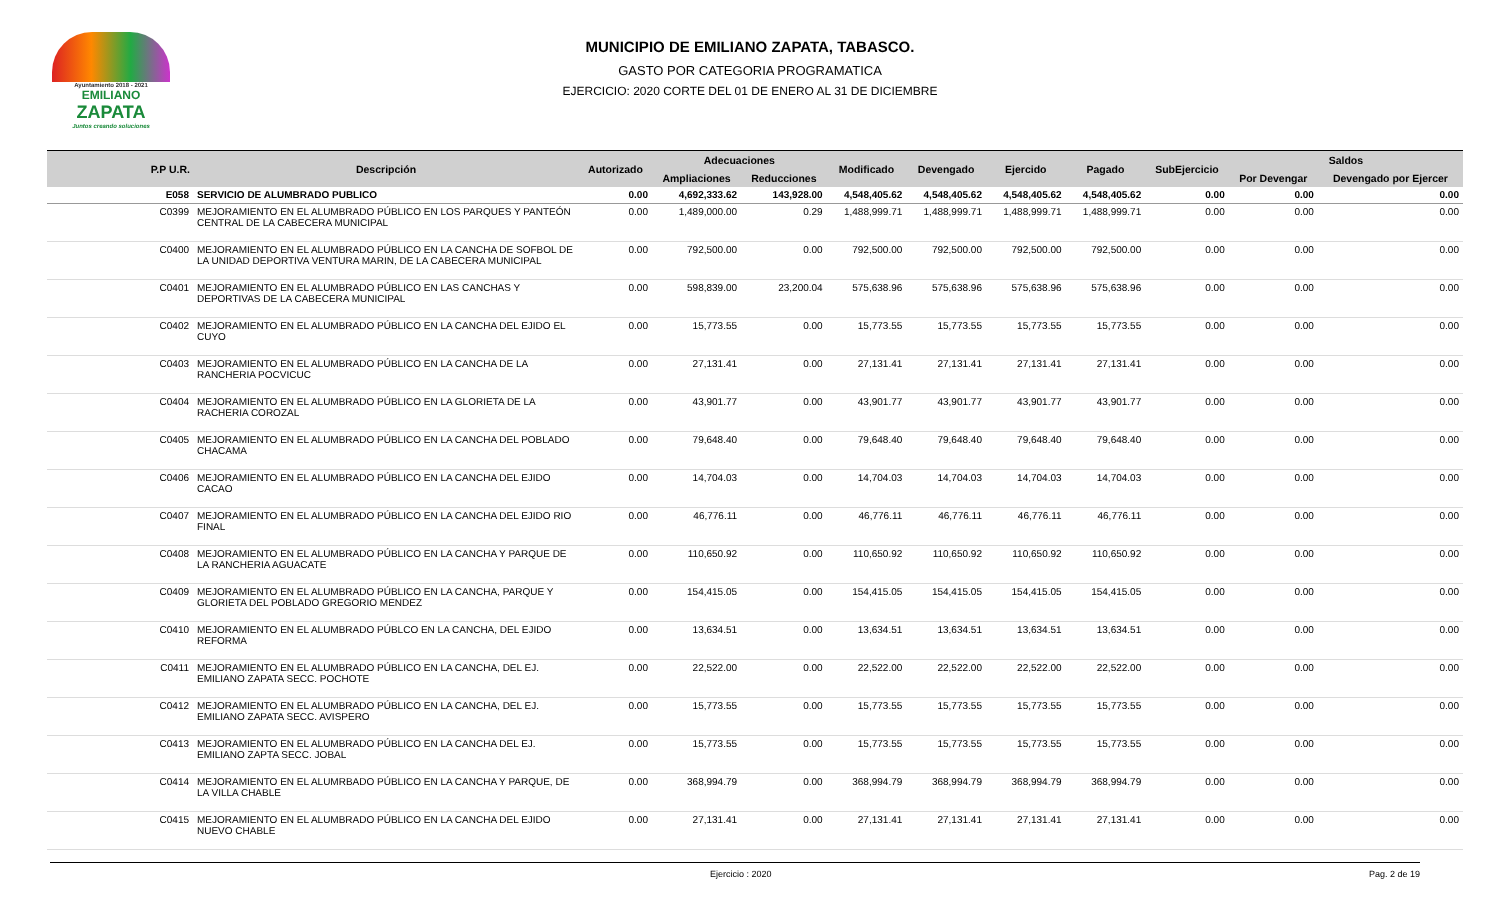Ayuntamiento 2018 - 2021
EMILIANO
ZAPATA
Juntos creando soluciones
MUNICIPIO DE EMILIANO ZAPATA, TABASCO.
GASTO POR CATEGORIA PROGRAMATICA
EJERCICIO: 2020 CORTE DEL 01 DE ENERO AL 31 DE DICIEMBRE
| P.P U.R. | Descripción | Autorizado | Adecuaciones | | Modificado | Devengado | Ejercido | Pagado | SubEjercicio | Saldos | |
| --- | --- | --- | --- | --- | --- | --- | --- | --- | --- | --- | --- |
| | | | Ampliaciones | Reducciones | | | | | | Por Devengar | Devengado por Ejercer |
| E058 | SERVICIO DE ALUMBRADO PUBLICO | 0.00 | 4,692,333.62 | 143,928.00 | 4,548,405.62 | 4,548,405.62 | 4,548,405.62 | 4,548,405.62 | 0.00 | 0.00 | 0.00 |
| C0399 | MEJORAMIENTO EN EL ALUMBRADO PÚBLICO EN LOS PARQUES Y PANTEÓN CENTRAL DE LA CABECERA MUNICIPAL | 0.00 | 1,489,000.00 | 0.29 | 1,488,999.71 | 1,488,999.71 | 1,488,999.71 | 1,488,999.71 | 0.00 | 0.00 | 0.00 |
| C0400 | MEJORAMIENTO EN EL ALUMBRADO PÚBLICO EN LA CANCHA DE SOFBOL DE LA UNIDAD DEPORTIVA VENTURA MARIN, DE LA CABECERA MUNICIPAL | 0.00 | 792,500.00 | 0.00 | 792,500.00 | 792,500.00 | 792,500.00 | 792,500.00 | 0.00 | 0.00 | 0.00 |
| C0401 | MEJORAMIENTO EN EL ALUMBRADO PÚBLICO EN LAS CANCHAS Y DEPORTIVAS DE LA CABECERA MUNICIPAL | 0.00 | 598,839.00 | 23,200.04 | 575,638.96 | 575,638.96 | 575,638.96 | 575,638.96 | 0.00 | 0.00 | 0.00 |
| C0402 | MEJORAMIENTO EN EL ALUMBRADO PÚBLICO EN LA CANCHA DEL EJIDO EL CUYO | 0.00 | 15,773.55 | 0.00 | 15,773.55 | 15,773.55 | 15,773.55 | 15,773.55 | 0.00 | 0.00 | 0.00 |
| C0403 | MEJORAMIENTO EN EL ALUMBRADO PÚBLICO EN LA CANCHA DE LA RANCHERIA POCVICUC | 0.00 | 27,131.41 | 0.00 | 27,131.41 | 27,131.41 | 27,131.41 | 27,131.41 | 0.00 | 0.00 | 0.00 |
| C0404 | MEJORAMIENTO EN EL ALUMBRADO PÚBLICO EN LA GLORIETA DE LA RACHERIA COROZAL | 0.00 | 43,901.77 | 0.00 | 43,901.77 | 43,901.77 | 43,901.77 | 43,901.77 | 0.00 | 0.00 | 0.00 |
| C0405 | MEJORAMIENTO EN EL ALUMBRADO PÚBLICO EN LA CANCHA DEL POBLADO CHACAMA | 0.00 | 79,648.40 | 0.00 | 79,648.40 | 79,648.40 | 79,648.40 | 79,648.40 | 0.00 | 0.00 | 0.00 |
| C0406 | MEJORAMIENTO EN EL ALUMBRADO PÚBLICO EN LA CANCHA DEL EJIDO CACAO | 0.00 | 14,704.03 | 0.00 | 14,704.03 | 14,704.03 | 14,704.03 | 14,704.03 | 0.00 | 0.00 | 0.00 |
| C0407 | MEJORAMIENTO EN EL ALUMBRADO PÚBLICO EN LA CANCHA DEL EJIDO RIO FINAL | 0.00 | 46,776.11 | 0.00 | 46,776.11 | 46,776.11 | 46,776.11 | 46,776.11 | 0.00 | 0.00 | 0.00 |
| C0408 | MEJORAMIENTO EN EL ALUMBRADO PÚBLICO EN LA CANCHA Y PARQUE DE LA RANCHERIA AGUACATE | 0.00 | 110,650.92 | 0.00 | 110,650.92 | 110,650.92 | 110,650.92 | 110,650.92 | 0.00 | 0.00 | 0.00 |
| C0409 | MEJORAMIENTO EN EL ALUMBRADO PÚBLICO EN LA CANCHA, PARQUE Y GLORIETA DEL POBLADO GREGORIO MENDEZ | 0.00 | 154,415.05 | 0.00 | 154,415.05 | 154,415.05 | 154,415.05 | 154,415.05 | 0.00 | 0.00 | 0.00 |
| C0410 | MEJORAMIENTO EN EL ALUMBRADO PÚBLCO EN LA CANCHA, DEL EJIDO REFORMA | 0.00 | 13,634.51 | 0.00 | 13,634.51 | 13,634.51 | 13,634.51 | 13,634.51 | 0.00 | 0.00 | 0.00 |
| C0411 | MEJORAMIENTO EN EL ALUMBRADO PÚBLICO EN LA CANCHA, DEL EJ. EMILIANO ZAPATA SECC. POCHOTE | 0.00 | 22,522.00 | 0.00 | 22,522.00 | 22,522.00 | 22,522.00 | 22,522.00 | 0.00 | 0.00 | 0.00 |
| C0412 | MEJORAMIENTO EN EL ALUMBRADO PÚBLICO EN LA CANCHA, DEL EJ. EMILIANO ZAPATA SECC. AVISPERO | 0.00 | 15,773.55 | 0.00 | 15,773.55 | 15,773.55 | 15,773.55 | 15,773.55 | 0.00 | 0.00 | 0.00 |
| C0413 | MEJORAMIENTO EN EL ALUMBRADO PÚBLICO EN LA CANCHA DEL EJ. EMILIANO ZAPTA SECC. JOBAL | 0.00 | 15,773.55 | 0.00 | 15,773.55 | 15,773.55 | 15,773.55 | 15,773.55 | 0.00 | 0.00 | 0.00 |
| C0414 | MEJORAMIENTO EN EL ALUMRBADO PÚBLICO EN LA CANCHA Y PARQUE, DE LA VILLA CHABLE | 0.00 | 368,994.79 | 0.00 | 368,994.79 | 368,994.79 | 368,994.79 | 368,994.79 | 0.00 | 0.00 | 0.00 |
| C0415 | MEJORAMIENTO EN EL ALUMBRADO PÚBLICO EN LA CANCHA DEL EJIDO NUEVO CHABLE | 0.00 | 27,131.41 | 0.00 | 27,131.41 | 27,131.41 | 27,131.41 | 27,131.41 | 0.00 | 0.00 | 0.00 |
Ejercicio : 2020 Pag. 2 de 19